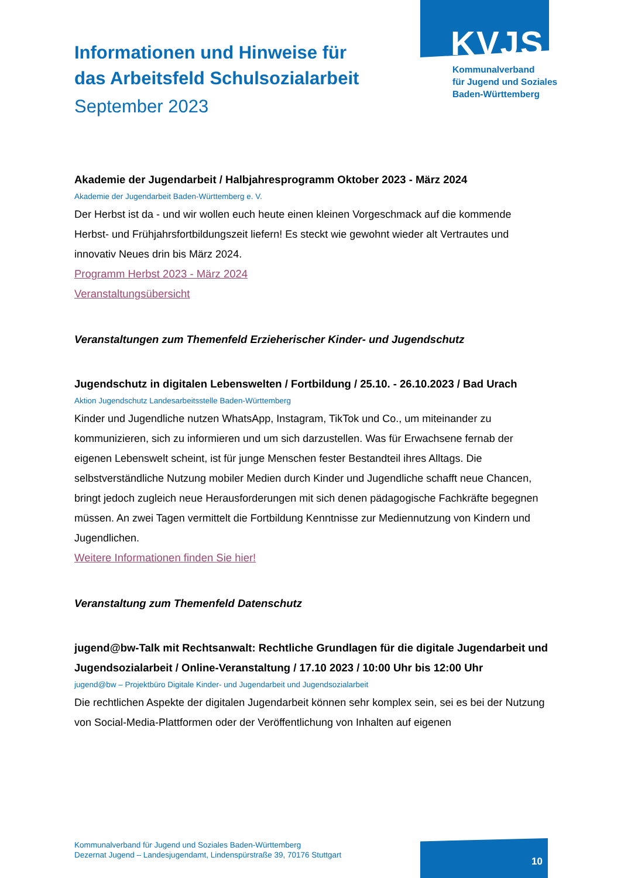KVJS
Kommunalverband
für Jugend und Soziales
Baden-Württemberg
Informationen und Hinweise für
das Arbeitsfeld Schulsozialarbeit
September 2023
Akademie der Jugendarbeit / Halbjahresprogramm Oktober 2023 - März 2024
Akademie der Jugendarbeit Baden-Württemberg e. V.
Der Herbst ist da - und wir wollen euch heute einen kleinen Vorgeschmack auf die kommende Herbst- und Frühjahrsfortbildungszeit liefern! Es steckt wie gewohnt wieder alt Vertrautes und innovativ Neues drin bis März 2024.
Programm Herbst 2023 - März 2024
Veranstaltungsübersicht
Veranstaltungen zum Themenfeld Erzieherischer Kinder- und Jugendschutz
Jugendschutz in digitalen Lebenswelten / Fortbildung / 25.10. - 26.10.2023 / Bad Urach
Aktion Jugendschutz Landesarbeitsstelle Baden-Württemberg
Kinder und Jugendliche nutzen WhatsApp, Instagram, TikTok und Co., um miteinander zu kommunizieren, sich zu informieren und um sich darzustellen. Was für Erwachsene fernab der eigenen Lebenswelt scheint, ist für junge Menschen fester Bestandteil ihres Alltags. Die selbstverständliche Nutzung mobiler Medien durch Kinder und Jugendliche schafft neue Chancen, bringt jedoch zugleich neue Herausforderungen mit sich denen pädagogische Fachkräfte begegnen müssen. An zwei Tagen vermittelt die Fortbildung Kenntnisse zur Mediennutzung von Kindern und Jugendlichen.
Weitere Informationen finden Sie hier!
Veranstaltung zum Themenfeld Datenschutz
jugend@bw-Talk mit Rechtsanwalt: Rechtliche Grundlagen für die digitale Jugendarbeit und Jugendsozialarbeit / Online-Veranstaltung / 17.10 2023 / 10:00 Uhr bis 12:00 Uhr
jugend@bw – Projektbüro Digitale Kinder- und Jugendarbeit und Jugendsozialarbeit
Die rechtlichen Aspekte der digitalen Jugendarbeit können sehr komplex sein, sei es bei der Nutzung von Social-Media-Plattformen oder der Veröffentlichung von Inhalten auf eigenen
Kommunalverband für Jugend und Soziales Baden-Württemberg
Dezernat Jugend – Landesjugendamt, Lindenspürstraße 39, 70176 Stuttgart
10